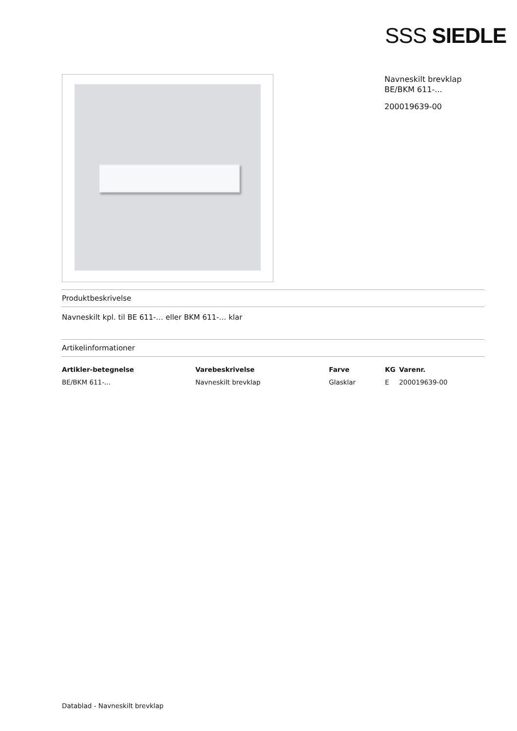SSS SIEDLE
Navneskilt brevklap
BE/BKM 611-...
200019639-00
Produktbeskrivelse
Navneskilt kpl. til BE 611-… eller BKM 611-… klar
Artikelinformationer
| Artikler-betegnelse | Varebeskrivelse | Farve | KG | Varenr. |
| --- | --- | --- | --- | --- |
| BE/BKM 611-... | Navneskilt brevklap | Glasklar | E | 200019639-00 |
Datablad - Navneskilt brevklap